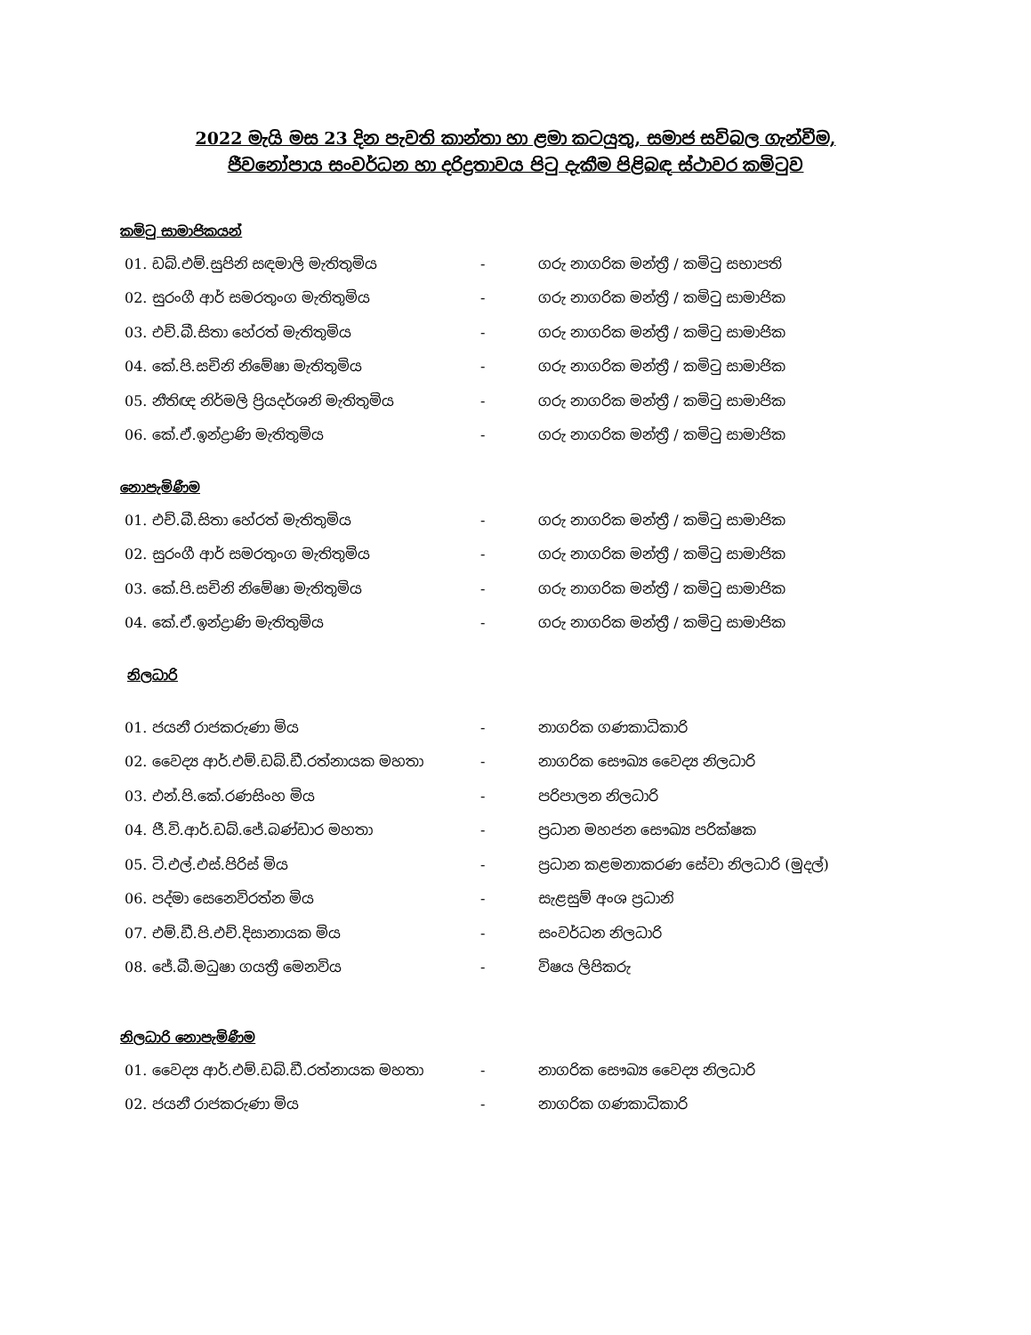2022 මැයි මස 23 දින පැවති කාන්තා හා ළමා කටයුතු, සමාජ සවිබල ගැන්වීම,
ජීවනෝපාය සංවර්ධන හා දරිද්‍රතාවය පිටු දැකීම පිළිබඳ ස්ථාවර කමිටුව
කමිටු සාමාජිකයන්
| 01. ඩබ්.එම්.සුපිනි සඳමාලි මැතිතුමිය | - | ගරු නාගරික මන්ත්‍රී / කමිටු සභාපති |
| 02. සුරංගී ආර් සමරතුංග මැතිතුමිය | - | ගරු නාගරික මන්ත්‍රී / කමිටු සාමාජික |
| 03. එච්.බී.සිතා හේරත් මැතිතුමිය | - | ගරු නාගරික මන්ත්‍රී / කමිටු සාමාජික |
| 04. කේ.පි.සචිනි නිමේෂා මැතිතුමිය | - | ගරු නාගරික මන්ත්‍රී / කමිටු සාමාජික |
| 05. නීතිඥ නිර්මලි ප්‍රියදර්ශනි මැතිතුමිය | - | ගරු නාගරික මන්ත්‍රී / කමිටු සාමාජික |
| 06. කේ.ඒ.ඉන්ද්‍රාණි මැතිතුමිය | - | ගරු නාගරික මන්ත්‍රී / කමිටු සාමාජික |
නොපැමිණීම
| 01. එච්.බී.සිතා හේරත් මැතිතුමිය | - | ගරු නාගරික මන්ත්‍රී / කමිටු සාමාජික |
| 02. සුරංගී ආර් සමරතුංග මැතිතුමිය | - | ගරු නාගරික මන්ත්‍රී / කමිටු සාමාජික |
| 03. කේ.පි.සචිනි නිමේෂා මැතිතුමිය | - | ගරු නාගරික මන්ත්‍රී / කමිටු සාමාජික |
| 04. කේ.ඒ.ඉන්ද්‍රාණි මැතිතුමිය | - | ගරු නාගරික මන්ත්‍රී / කමිටු සාමාජික |
නිලධාරි
| 01. ජයනී රාජකරුණා මිය | - | නාගරික ගණකාධිකාරි |
| 02. වෛද්‍ය ආර්.එම්.ඩබ්.ඩී.රත්නායක මහතා | - | නාගරික සෞඛ්‍ය වෛද්‍ය නිලධාරි |
| 03. එන්.පි.කේ.රණසිංහ මිය | - | පරිපාලන නිලධාරි |
| 04. ජී.වි.ආර්.ඩබ්.ජේ.බණ්ඩාර මහතා | - | ප්‍රධාන මහජන සෞඛ්‍ය පරික්ෂක |
| 05. ටි.එල්.එස්.පිරිස් මිය | - | ප්‍රධාන කළමනාකරණ සේවා නිලධාරි (මුදල්) |
| 06. පද්මා සෙනෙවිරත්න මිය | - | සැළසුම් අංශ ප්‍රධානි |
| 07. එම්.ඩී.පි.එච්.දිසානායක මිය | - | සංවර්ධන නිලධාරි |
| 08. ජේ.බී.මධුෂා ගයත්‍රී මෙනවිය | - | විෂය ලිපිකරු |
නිලධාරි නොපැමිණීම
| 01. වෛද්‍ය ආර්.එම්.ඩබ්.ඩී.රත්නායක මහතා | - | නාගරික සෞඛ්‍ය වෛද්‍ය නිලධාරි |
| 02. ජයනී රාජකරුණා මිය | - | නාගරික ගණකාධිකාරි |